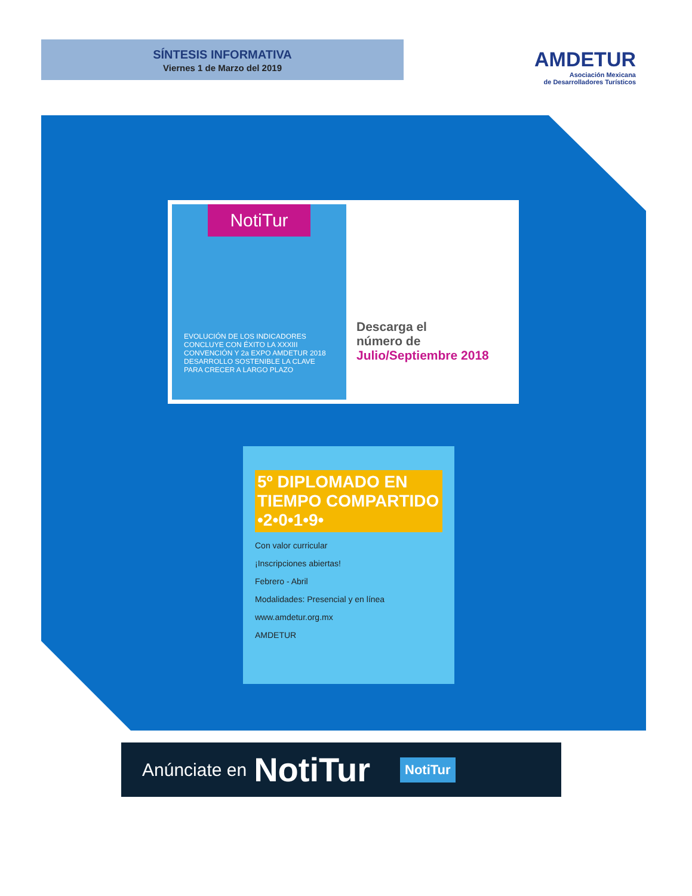SÍNTESIS INFORMATIVA
Viernes 1 de Marzo del 2019
AMDETUR
Asociación Mexicana
de Desarrolladores Turísticos
NotiTur
EVOLUCIÓN DE LOS INDICADORES
CONCLUYE CON ÉXITO LA XXXIII CONVENCIÓN Y 2a EXPO AMDETUR 2018
DESARROLLO SOSTENIBLE LA CLAVE PARA CRECER A LARGO PLAZO
Descarga el
número de
Julio/Septiembre 2018
5º DIPLOMADO EN TIEMPO COMPARTIDO •2•0•1•9•
Con valor curricular
¡Inscripciones abiertas!
Febrero - Abril
Modalidades: Presencial y en línea
www.amdetur.org.mx
AMDETUR
Anúnciate en NotiTur NotiTur